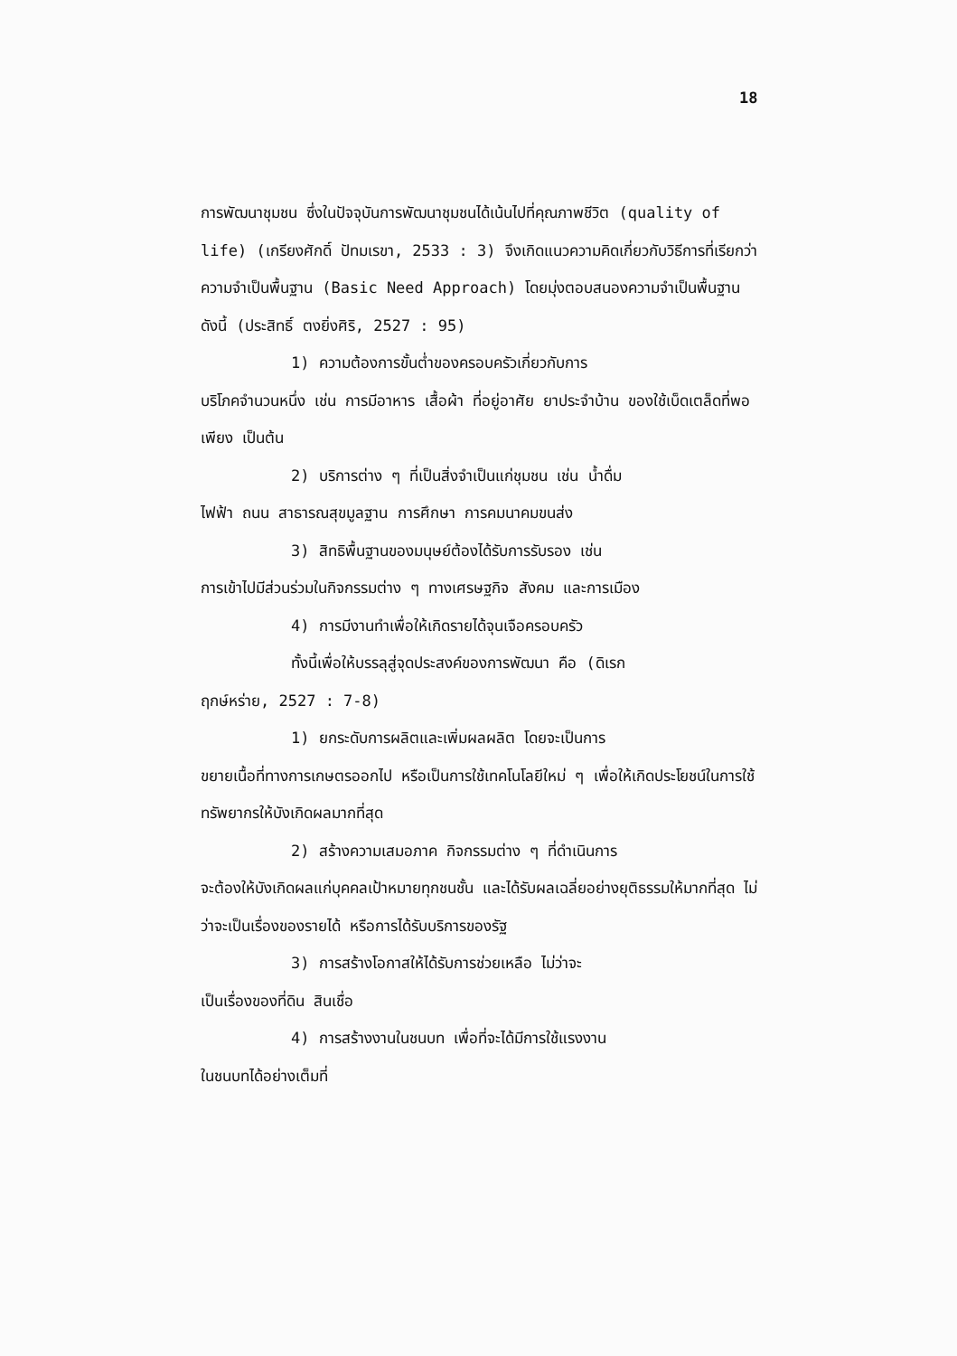18
การพัฒนาชุมชน ซึ่งในปัจจุบันการพัฒนาชุมชนได้เน้นไปที่คุณภาพชีวิต (quality of life) (เกรียงศักดิ์ ปัทมเรขา, 2533 : 3) จึงเกิดแนวความคิดเกี่ยวกับวิธีการที่เรียกว่า ความจำเป็นพื้นฐาน (Basic Need Approach) โดยมุ่งตอบสนองความจำเป็นพื้นฐาน ดังนี้ (ประสิทธิ์ ตงยิ่งศิริ, 2527 : 95)
1) ความต้องการขั้นต่ำของครอบครัวเกี่ยวกับการ
บริโภคจำนวนหนึ่ง เช่น การมีอาหาร เสื้อผ้า ที่อยู่อาศัย ยาประจำบ้าน ของใช้เบ็ดเตล็ดที่พอเพียง เป็นต้น
2) บริการต่าง ๆ ที่เป็นสิ่งจำเป็นแก่ชุมชน เช่น น้ำดื่ม
ไฟฟ้า ถนน สาธารณสุขมูลฐาน การศึกษา การคมนาคมขนส่ง
3) สิทธิพื้นฐานของมนุษย์ต้องได้รับการรับรอง เช่น
การเข้าไปมีส่วนร่วมในกิจกรรมต่าง ๆ ทางเศรษฐกิจ สังคม และการเมือง
4) การมีงานทำเพื่อให้เกิดรายได้จุนเจือครอบครัว
ทั้งนี้เพื่อให้บรรลุสู่จุดประสงค์ของการพัฒนา คือ (ดิเรก
ฤกษ์หร่าย, 2527 : 7-8)
1) ยกระดับการผลิตและเพิ่มผลผลิต โดยจะเป็นการ
ขยายเนื้อที่ทางการเกษตรออกไป หรือเป็นการใช้เทคโนโลยีใหม่ ๆ เพื่อให้เกิดประโยชน์ในการใช้ทรัพยากรให้บังเกิดผลมากที่สุด
2) สร้างความเสมอภาค กิจกรรมต่าง ๆ ที่ดำเนินการ
จะต้องให้บังเกิดผลแก่บุคคลเป้าหมายทุกชนชั้น และได้รับผลเฉลี่ยอย่างยุติธรรมให้มากที่สุด ไม่ว่าจะเป็นเรื่องของรายได้ หรือการได้รับบริการของรัฐ
3) การสร้างโอกาสให้ได้รับการช่วยเหลือ ไม่ว่าจะ
เป็นเรื่องของที่ดิน สินเชื่อ
4) การสร้างงานในชนบท เพื่อที่จะได้มีการใช้แรงงาน
ในชนบทได้อย่างเต็มที่